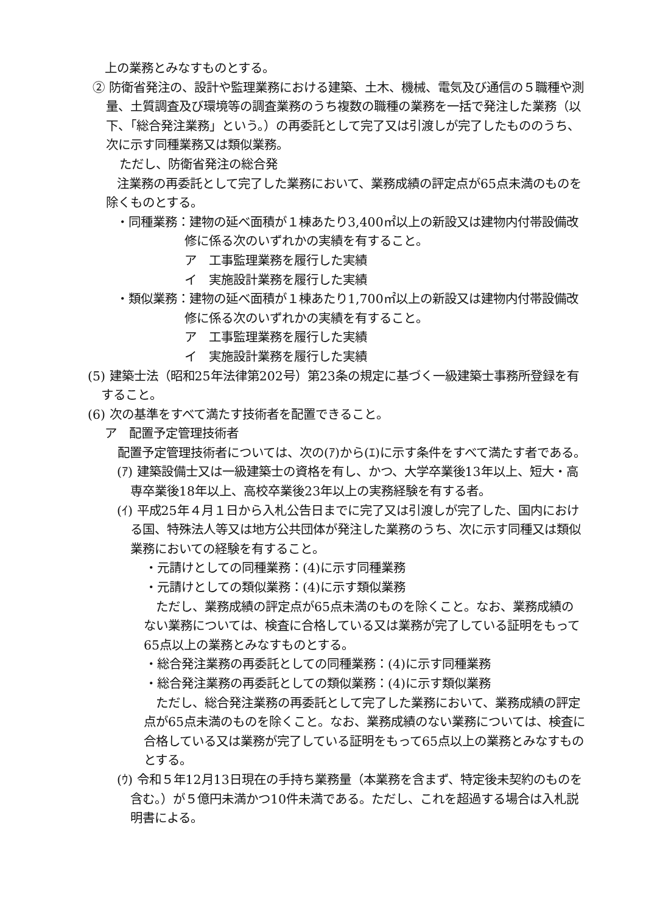上の業務とみなすものとする。
② 防衛省発注の、設計や監理業務における建築、土木、機械、電気及び通信の５職種や測量、土質調査及び環境等の調査業務のうち複数の職種の業務を一括で発注した業務（以下、「総合発注業務」という。）の再委託として完了又は引渡しが完了したもののうち、次に示す同種業務又は類似業務。
ただし、防衛省発注の総合発
　　注業務の再委託として完了した業務において、業務成績の評定点が65点未満のものを除くものとする。
　・同種業務：建物の延べ面積が１棟あたり3,400㎡以上の新設又は建物内付帯設備改修に係る次のいずれかの実績を有すること。
ア　工事監理業務を履行した実績
イ　実施設計業務を履行した実績
　・類似業務：建物の延べ面積が１棟あたり1,700㎡以上の新設又は建物内付帯設備改修に係る次のいずれかの実績を有すること。
ア　工事監理業務を履行した実績
イ　実施設計業務を履行した実績
(5) 建築士法（昭和25年法律第202号）第23条の規定に基づく一級建築士事務所登録を有すること。
(6) 次の基準をすべて満たす技術者を配置できること。
ア　配置予定管理技術者
　配置予定管理技術者については、次の(ｱ)から(ｴ)に示す条件をすべて満たす者である。
(ｱ) 建築設備士又は一級建築士の資格を有し、かつ、大学卒業後13年以上、短大・高専卒業後18年以上、高校卒業後23年以上の実務経験を有する者。
(ｲ) 平成25年４月１日から入札公告日までに完了又は引渡しが完了した、国内における国、特殊法人等又は地方公共団体が発注した業務のうち、次に示す同種又は類似業務においての経験を有すること。
・元請けとしての同種業務：(4)に示す同種業務
・元請けとしての類似業務：(4)に示す類似業務
　ただし、業務成績の評定点が65点未満のものを除くこと。なお、業務成績のない業務については、検査に合格している又は業務が完了している証明をもって65点以上の業務とみなすものとする。
・総合発注業務の再委託としての同種業務：(4)に示す同種業務
・総合発注業務の再委託としての類似業務：(4)に示す類似業務
　ただし、総合発注業務の再委託として完了した業務において、業務成績の評定点が65点未満のものを除くこと。なお、業務成績のない業務については、検査に合格している又は業務が完了している証明をもって65点以上の業務とみなすものとする。
(ｳ) 令和５年12月13日現在の手持ち業務量（本業務を含まず、特定後未契約のものを含む。）が５億円未満かつ10件未満である。ただし、これを超過する場合は入札説明書による。